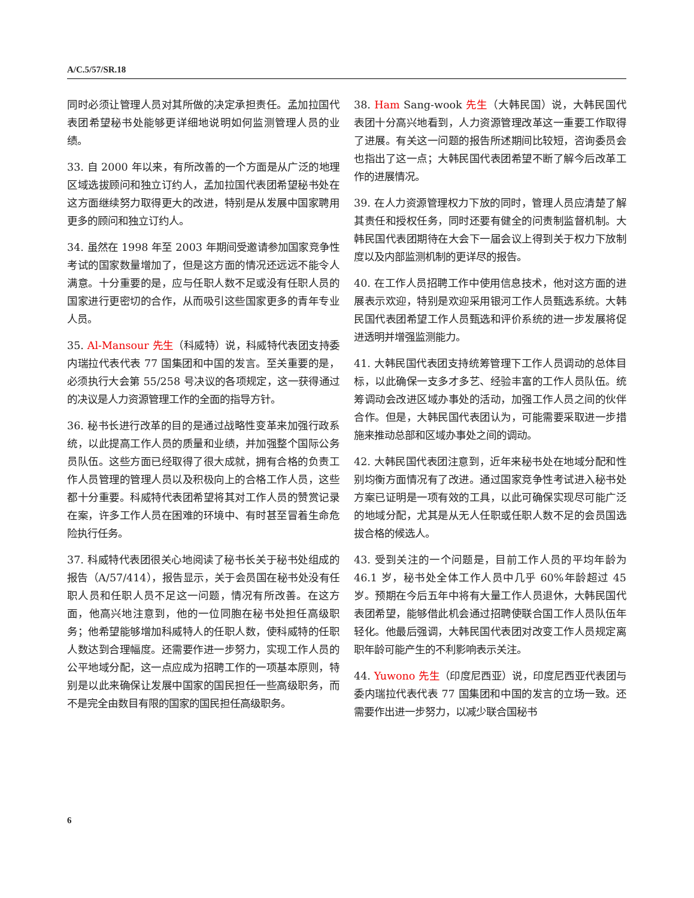A/C.5/57/SR.18
同时必须让管理人员对其所做的决定承担责任。孟加拉国代表团希望秘书处能够更详细地说明如何监测管理人员的业绩。
33. 自 2000 年以来，有所改善的一个方面是从广泛的地理区域选拔顾问和独立订约人，孟加拉国代表团希望秘书处在这方面继续努力取得更大的改进，特别是从发展中国家聘用更多的顾问和独立订约人。
34. 虽然在 1998 年至 2003 年期间受邀请参加国家竞争性考试的国家数量增加了，但是这方面的情况还远远不能令人满意。十分重要的是，应与任职人数不足或没有任职人员的国家进行更密切的合作，从而吸引这些国家更多的青年专业人员。
35. Al-Mansour 先生（科威特）说，科威特代表团支持委内瑞拉代表代表 77 国集团和中国的发言。至关重要的是，必须执行大会第 55/258 号决议的各项规定，这一获得通过的决议是人力资源管理工作的全面的指导方针。
36. 秘书长进行改革的目的是通过战略性变革来加强行政系统，以此提高工作人员的质量和业绩，并加强整个国际公务员队伍。这些方面已经取得了很大成就，拥有合格的负责工作人员管理的管理人员以及积极向上的合格工作人员，这些都十分重要。科威特代表团希望将其对工作人员的赞赏记录在案，许多工作人员在困难的环境中、有时甚至冒着生命危险执行任务。
37. 科威特代表团很关心地阅读了秘书长关于秘书处组成的报告（A/57/414），报告显示，关于会员国在秘书处没有任职人员和任职人员不足这一问题，情况有所改善。在这方面，他高兴地注意到，他的一位同胞在秘书处担任高级职务；他希望能够增加科威特人的任职人数，使科威特的任职人数达到合理幅度。还需要作进一步努力，实现工作人员的公平地域分配，这一点应成为招聘工作的一项基本原则，特别是以此来确保让发展中国家的国民担任一些高级职务，而不是完全由数目有限的国家的国民担任高级职务。
38. Ham Sang-wook 先生（大韩民国）说，大韩民国代表团十分高兴地看到，人力资源管理改革这一重要工作取得了进展。有关这一问题的报告所述期间比较短，咨询委员会也指出了这一点；大韩民国代表团希望不断了解今后改革工作的进展情况。
39. 在人力资源管理权力下放的同时，管理人员应清楚了解其责任和授权任务，同时还要有健全的问责制监督机制。大韩民国代表团期待在大会下一届会议上得到关于权力下放制度以及内部监测机制的更详尽的报告。
40. 在工作人员招聘工作中使用信息技术，他对这方面的进展表示欢迎，特别是欢迎采用银河工作人员甄选系统。大韩民国代表团希望工作人员甄选和评价系统的进一步发展将促进透明并增强监测能力。
41. 大韩民国代表团支持统筹管理下工作人员调动的总体目标，以此确保一支多才多艺、经验丰富的工作人员队伍。统筹调动会改进区域办事处的活动，加强工作人员之间的伙伴合作。但是，大韩民国代表团认为，可能需要采取进一步措施来推动总部和区域办事处之间的调动。
42. 大韩民国代表团注意到，近年来秘书处在地域分配和性别均衡方面情况有了改进。通过国家竞争性考试进入秘书处方案已证明是一项有效的工具，以此可确保实现尽可能广泛的地域分配，尤其是从无人任职或任职人数不足的会员国选拔合格的候选人。
43. 受到关注的一个问题是，目前工作人员的平均年龄为 46.1 岁，秘书处全体工作人员中几乎 60%年龄超过 45 岁。预期在今后五年中将有大量工作人员退休，大韩民国代表团希望，能够借此机会通过招聘使联合国工作人员队伍年轻化。他最后强调，大韩民国代表团对改变工作人员规定离职年龄可能产生的不利影响表示关注。
44. Yuwono 先生（印度尼西亚）说，印度尼西亚代表团与委内瑞拉代表代表 77 国集团和中国的发言的立场一致。还需要作出进一步努力，以减少联合国秘书
6